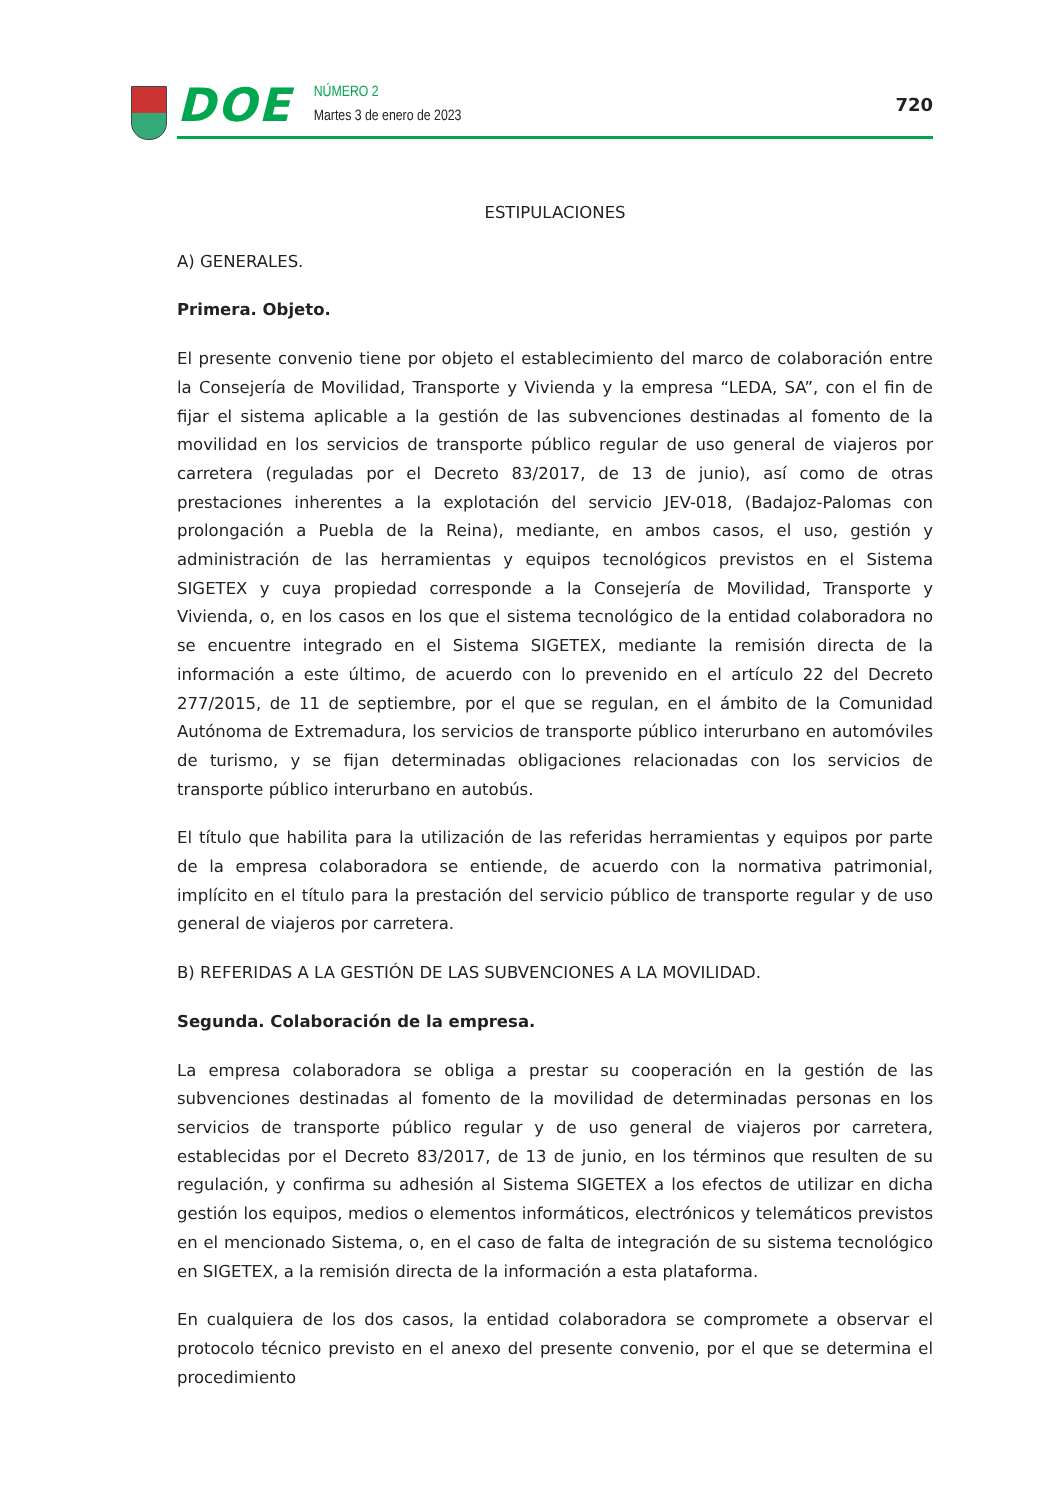DOE
NÚMERO 2
Martes 3 de enero de 2023
720
ESTIPULACIONES
A) GENERALES.
Primera. Objeto.
El presente convenio tiene por objeto el establecimiento del marco de colaboración entre la Consejería de Movilidad, Transporte y Vivienda y la empresa “LEDA, SA”, con el fin de fijar el sistema aplicable a la gestión de las subvenciones destinadas al fomento de la movilidad en los servicios de transporte público regular de uso general de viajeros por carretera (reguladas por el Decreto 83/2017, de 13 de junio), así como de otras prestaciones inherentes a la explotación del servicio JEV-018, (Badajoz-Palomas con prolongación a Puebla de la Reina), mediante, en ambos casos, el uso, gestión y administración de las herramientas y equipos tecnológicos previstos en el Sistema SIGETEX y cuya propiedad corresponde a la Consejería de Movilidad, Transporte y Vivienda, o, en los casos en los que el sistema tecnológico de la entidad colaboradora no se encuentre integrado en el Sistema SIGETEX, mediante la remisión directa de la información a este último, de acuerdo con lo prevenido en el artículo 22 del Decreto 277/2015, de 11 de septiembre, por el que se regulan, en el ámbito de la Comunidad Autónoma de Extremadura, los servicios de transporte público interurbano en automóviles de turismo, y se fijan determinadas obligaciones relacionadas con los servicios de transporte público interurbano en autobús.
El título que habilita para la utilización de las referidas herramientas y equipos por parte de la empresa colaboradora se entiende, de acuerdo con la normativa patrimonial, implícito en el título para la prestación del servicio público de transporte regular y de uso general de viajeros por carretera.
B) REFERIDAS A LA GESTIÓN DE LAS SUBVENCIONES A LA MOVILIDAD.
Segunda. Colaboración de la empresa.
La empresa colaboradora se obliga a prestar su cooperación en la gestión de las subvenciones destinadas al fomento de la movilidad de determinadas personas en los servicios de transporte público regular y de uso general de viajeros por carretera, establecidas por el Decreto 83/2017, de 13 de junio, en los términos que resulten de su regulación, y confirma su adhesión al Sistema SIGETEX a los efectos de utilizar en dicha gestión los equipos, medios o elementos informáticos, electrónicos y telemáticos previstos en el mencionado Sistema, o, en el caso de falta de integración de su sistema tecnológico en SIGETEX, a la remisión directa de la información a esta plataforma.
En cualquiera de los dos casos, la entidad colaboradora se compromete a observar el protocolo técnico previsto en el anexo del presente convenio, por el que se determina el procedimiento